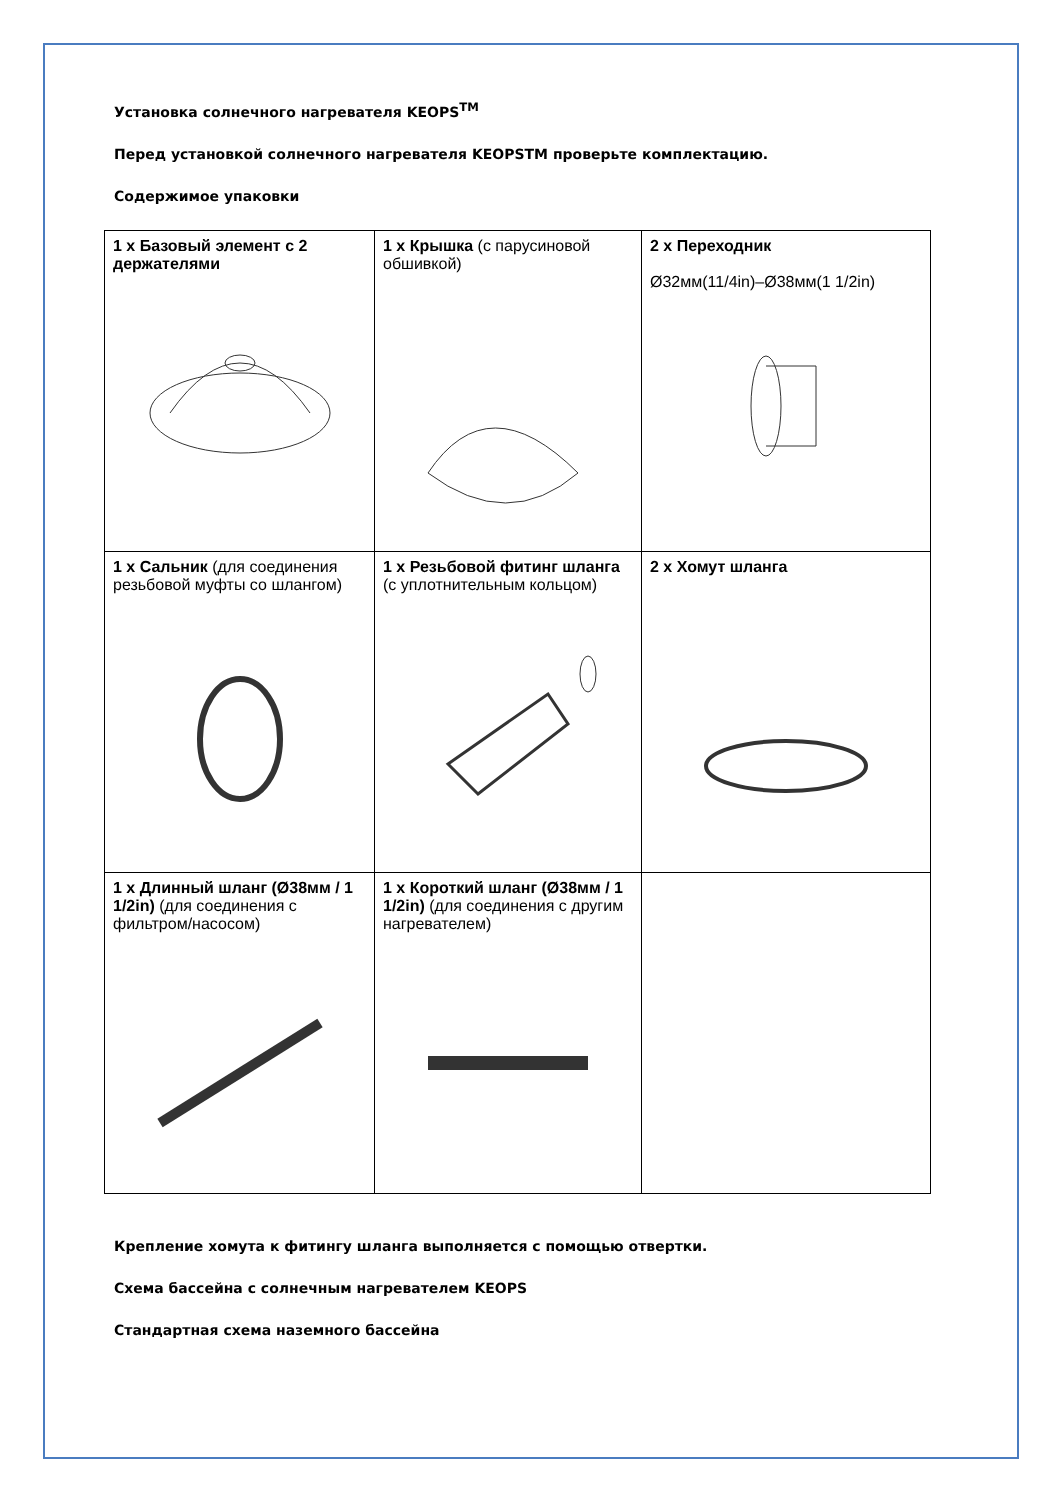Установка солнечного нагревателя KEOPS<sup>TM</sup>
Перед установкой солнечного нагревателя KEOPSTM проверьте комплектацию.
Содержимое упаковки
| 1 x Базовый элемент с 2 держателями | 1 x Крышка (с парусиновой обшивкой) | 2 x Переходник Ø32мм(11/4in)–Ø38мм(1 1/2in) |
| 1 x Сальник (для соединения резьбовой муфты со шлангом) | 1 x Резьбовой фитинг шланга (с уплотнительным кольцом) | 2 x Хомут шланга |
| 1 x Длинный шланг (Ø38мм / 1 1/2in) (для соединения с фильтром/насосом) | 1 x Короткий шланг (Ø38мм / 1 1/2in) (для соединения с другим нагревателем) | |
Крепление хомута к фитингу шланга выполняется с помощью отвертки.
Схема бассейна с солнечным нагревателем KEOPS
Стандартная схема наземного бассейна